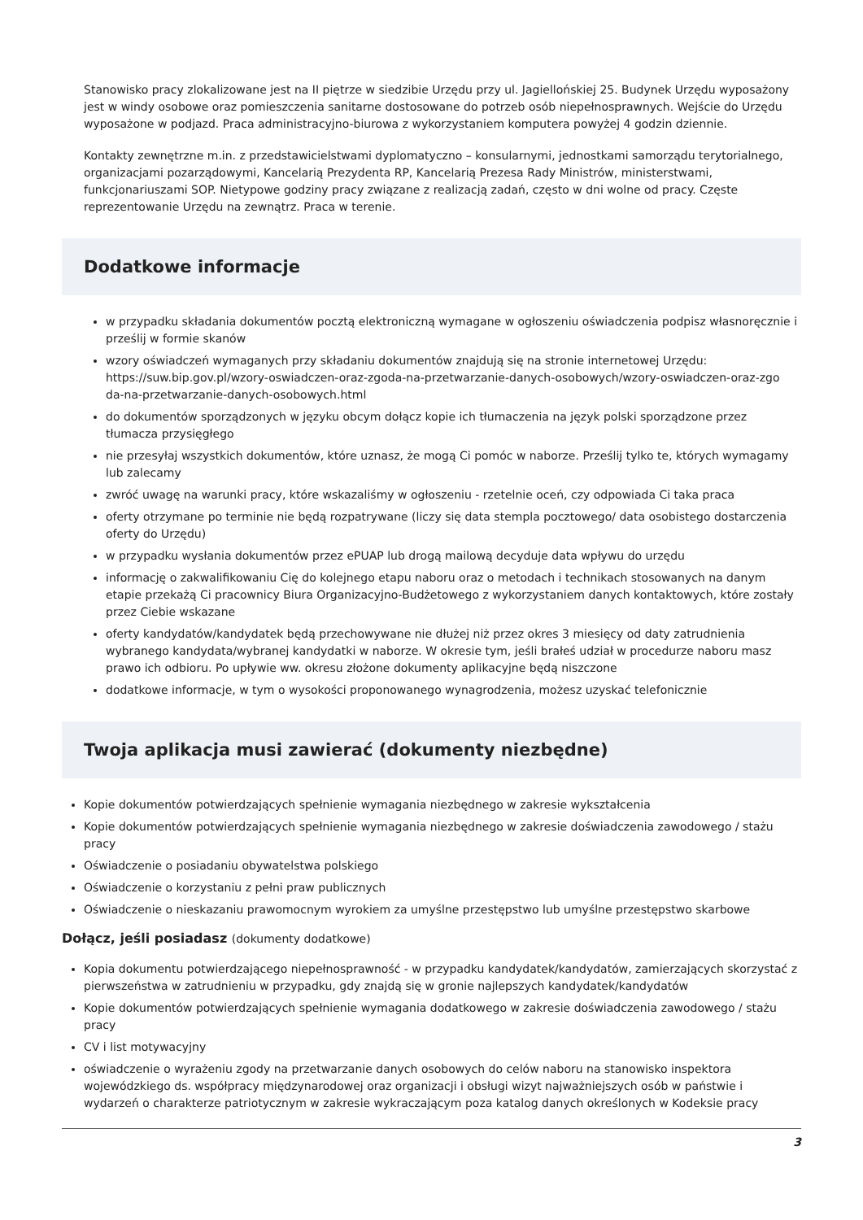Stanowisko pracy zlokalizowane jest na II piętrze w siedzibie Urzędu przy ul. Jagiellońskiej 25. Budynek Urzędu wyposażony jest w windy osobowe oraz pomieszczenia sanitarne dostosowane do potrzeb osób niepełnosprawnych. Wejście do Urzędu wyposażone w podjazd. Praca administracyjno-biurowa z wykorzystaniem komputera powyżej 4 godzin dziennie.
Kontakty zewnętrzne m.in. z przedstawicielstwami dyplomatyczno – konsularnymi, jednostkami samorządu terytorialnego, organizacjami pozarządowymi, Kancelarią Prezydenta RP, Kancelarią Prezesa Rady Ministrów, ministerstwami, funkcjonariuszami SOP. Nietypowe godziny pracy związane z realizacją zadań, często w dni wolne od pracy. Częste reprezentowanie Urzędu na zewnątrz. Praca w terenie.
Dodatkowe informacje
w przypadku składania dokumentów pocztą elektroniczną wymagane w ogłoszeniu oświadczenia podpisz własnoręcznie i prześlij w formie skanów
wzory oświadczeń wymaganych przy składaniu dokumentów znajdują się na stronie internetowej Urzędu: https://suw.bip.gov.pl/wzory-oswiadczen-oraz-zgoda-na-przetwarzanie-danych-osobowych/wzory-oswiadczen-oraz-zgo da-na-przetwarzanie-danych-osobowych.html
do dokumentów sporządzonych w języku obcym dołącz kopie ich tłumaczenia na język polski sporządzone przez tłumacza przysięgłego
nie przesyłaj wszystkich dokumentów, które uznasz, że mogą Ci pomóc w naborze. Prześlij tylko te, których wymagamy lub zalecamy
zwróć uwagę na warunki pracy, które wskazaliśmy w ogłoszeniu - rzetelnie oceń, czy odpowiada Ci taka praca
oferty otrzymane po terminie nie będą rozpatrywane (liczy się data stempla pocztowego/ data osobistego dostarczenia oferty do Urzędu)
w przypadku wysłania dokumentów przez ePUAP lub drogą mailową decyduje data wpływu do urzędu
informację o zakwalifikowaniu Cię do kolejnego etapu naboru oraz o metodach i technikach stosowanych na danym etapie przekażą Ci pracownicy Biura Organizacyjno-Budżetowego z wykorzystaniem danych kontaktowych, które zostały przez Ciebie wskazane
oferty kandydatów/kandydatek będą przechowywane nie dłużej niż przez okres 3 miesięcy od daty zatrudnienia wybranego kandydata/wybranej kandydatki w naborze. W okresie tym, jeśli brałeś udział w procedurze naboru masz prawo ich odbioru. Po upływie ww. okresu złożone dokumenty aplikacyjne będą niszczone
dodatkowe informacje, w tym o wysokości proponowanego wynagrodzenia, możesz uzyskać telefonicznie
Twoja aplikacja musi zawierać (dokumenty niezbędne)
Kopie dokumentów potwierdzających spełnienie wymagania niezbędnego w zakresie wykształcenia
Kopie dokumentów potwierdzających spełnienie wymagania niezbędnego w zakresie doświadczenia zawodowego / stażu pracy
Oświadczenie o posiadaniu obywatelstwa polskiego
Oświadczenie o korzystaniu z pełni praw publicznych
Oświadczenie o nieskazaniu prawomocnym wyrokiem za umyślne przestępstwo lub umyślne przestępstwo skarbowe
Dołącz, jeśli posiadasz (dokumenty dodatkowe)
Kopia dokumentu potwierdzającego niepełnosprawność - w przypadku kandydatek/kandydatów, zamierzających skorzystać z pierwszeństwa w zatrudnieniu w przypadku, gdy znajdą się w gronie najlepszych kandydatek/kandydatów
Kopie dokumentów potwierdzających spełnienie wymagania dodatkowego w zakresie doświadczenia zawodowego / stażu pracy
CV i list motywacyjny
oświadczenie o wyrażeniu zgody na przetwarzanie danych osobowych do celów naboru na stanowisko inspektora wojewódzkiego ds. współpracy międzynarodowej oraz organizacji i obsługi wizyt najważniejszych osób w państwie i wydarzeń o charakterze patriotycznym w zakresie wykraczającym poza katalog danych określonych w Kodeksie pracy
3